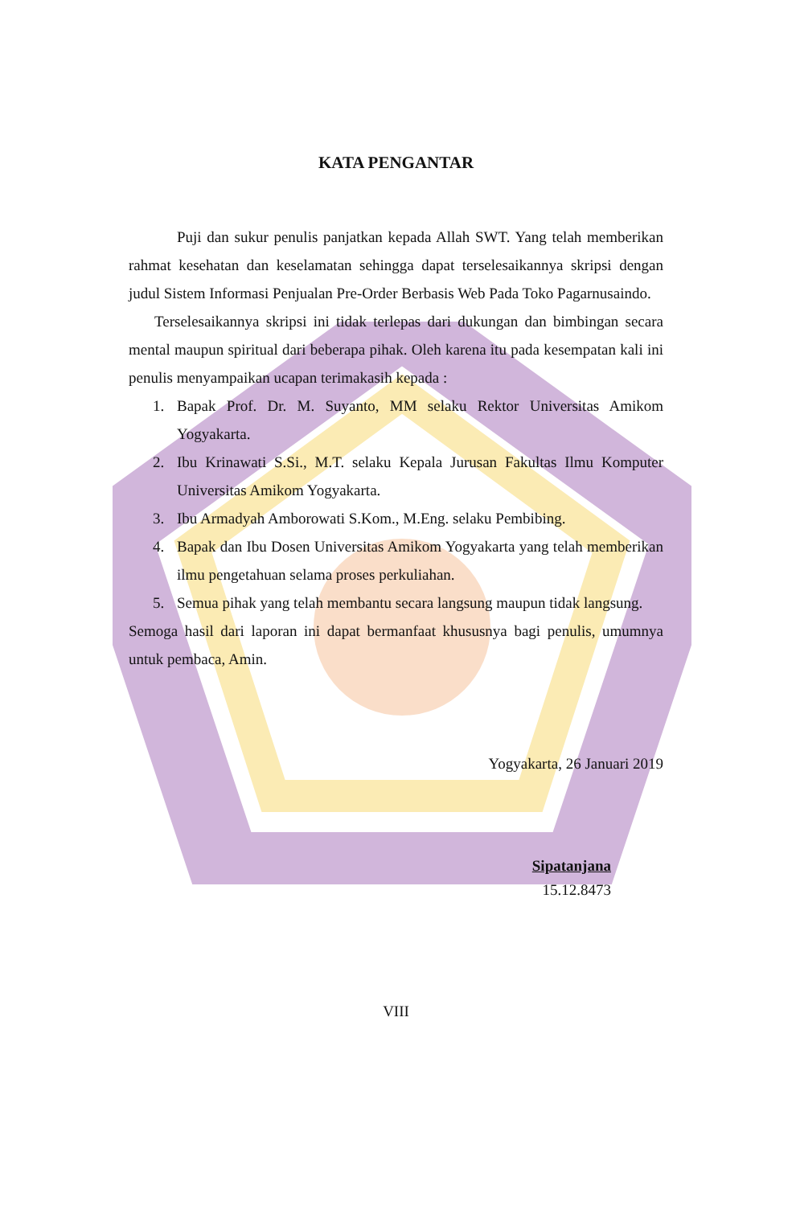KATA PENGANTAR
Puji dan sukur penulis panjatkan kepada Allah SWT. Yang telah memberikan rahmat kesehatan dan keselamatan sehingga dapat terselesaikannya skripsi dengan judul Sistem Informasi Penjualan Pre-Order Berbasis Web Pada Toko Pagarnusaindo.
Terselesaikannya skripsi ini tidak terlepas dari dukungan dan bimbingan secara mental maupun spiritual dari beberapa pihak. Oleh karena itu pada kesempatan kali ini penulis menyampaikan ucapan terimakasih kepada :
1. Bapak Prof. Dr. M. Suyanto, MM selaku Rektor Universitas Amikom Yogyakarta.
2. Ibu Krinawati S.Si., M.T. selaku Kepala Jurusan Fakultas Ilmu Komputer Universitas Amikom Yogyakarta.
3. Ibu Armadyah Amborowati S.Kom., M.Eng. selaku Pembibing.
4. Bapak dan Ibu Dosen Universitas Amikom Yogyakarta yang telah memberikan ilmu pengetahuan selama proses perkuliahan.
5. Semua pihak yang telah membantu secara langsung maupun tidak langsung.
Semoga hasil dari laporan ini dapat bermanfaat khususnya bagi penulis, umumnya untuk pembaca, Amin.
Yogyakarta, 26 Januari 2019
Sipatanjana
15.12.8473
VIII